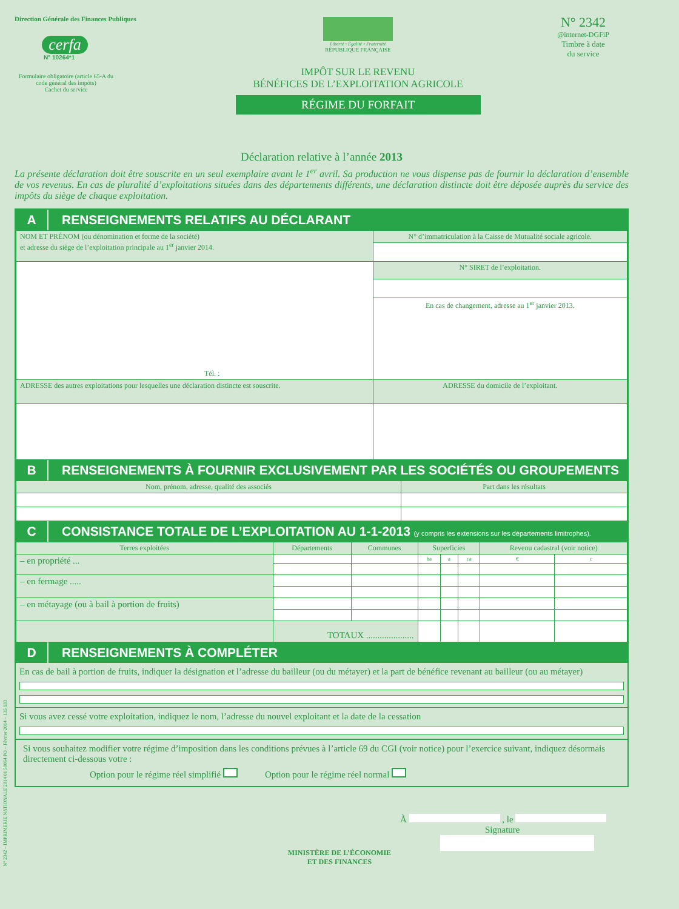Direction Générale des Finances Publiques
cerfa
N° 10264*1
Formulaire obligatoire (article 65-A du code général des impôts)
Cachet du service
Liberté • Égalité • Fraternité
RÉPUBLIQUE FRANÇAISE
IMPÔT SUR LE REVENU
BÉNÉFICES DE L’EXPLOITATION AGRICOLE
RÉGIME DU FORFAIT
N° 2342
@internet-DGFiP
Timbre à date
du service
Déclaration relative à l’année 2013
La présente déclaration doit être souscrite en un seul exemplaire avant le 1<sup>er</sup> avril. Sa production ne vous dispense pas de fournir la déclaration d’ensemble de vos revenus. En cas de pluralité d’exploitations situées dans des départements différents, une déclaration distincte doit être déposée auprès du service des impôts du siège de chaque exploitation.
A RENSEIGNEMENTS RELATIFS AU DÉCLARANT
| NOM ET PRÉNOM (ou dénomination et forme de la société) et adresse du siège de l’exploitation principale au 1<sup>er</sup> janvier 2014. | N° d’immatriculation à la Caisse de Mutualité sociale agricole. |
| Tél. : | N° SIRET de l’exploitation. |
| | En cas de changement, adresse au 1<sup>er</sup> janvier 2013. |
| ADRESSE des autres exploitations pour lesquelles une déclaration distincte est souscrite. | ADRESSE du domicile de l’exploitant. |
B RENSEIGNEMENTS À FOURNIR EXCLUSIVEMENT PAR LES SOCIÉTÉS OU GROUPEMENTS
| Nom, prénom, adresse, qualité des associés | Part dans les résultats |
C CONSISTANCE TOTALE DE L’EXPLOITATION AU 1-1-2013 (y compris les extensions sur les départements limitrophes).
| Terres exploitées | Départements | Communes | Superficies | | | Revenu cadastral (voir notice) | |
| – en propriété ... | | | ha | a | ca | € | c |
| – en fermage ..... | | | | | | | |
| – en métayage (ou à bail à portion de fruits) | | | | | | | |
| | TOTAUX ..................... | | | | | | |
D RENSEIGNEMENTS À COMPLÉTER
En cas de bail à portion de fruits, indiquer la désignation et l’adresse du bailleur (ou du métayer) et la part de bénéfice revenant au bailleur (ou au métayer)
Si vous avez cessé votre exploitation, indiquez le nom, l’adresse du nouvel exploitant et la date de la cessation
Si vous souhaitez modifier votre régime d’imposition dans les conditions prévues à l’article 69 du CGI (voir notice) pour l’exercice suivant, indiquez désormais directement ci-dessous votre :
Option pour le régime réel simplifié Option pour le régime réel normal
À , le
Signature
MINISTÈRE DE L’ÉCONOMIE
ET DES FINANCES
N° 2342 – IMPRIMERIE NATIONALE 2014 01 50064 PO – Février 2014 – 135 933